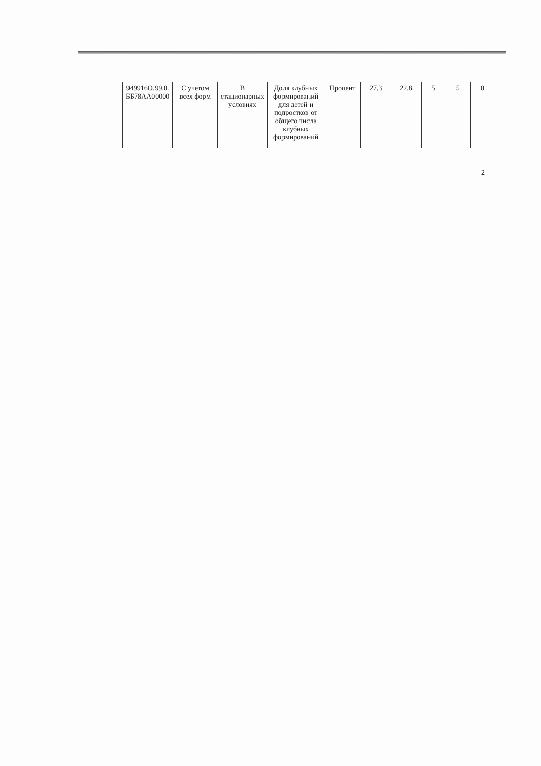| 949916О.99.0. ББ78АА00000 | С учетом всех форм | В стационарных условиях | Доля клубных формирований для детей и подростков от общего числа клубных формирований | Процент | 27,3 | 22,8 | 5 | 5 | 0 |
2